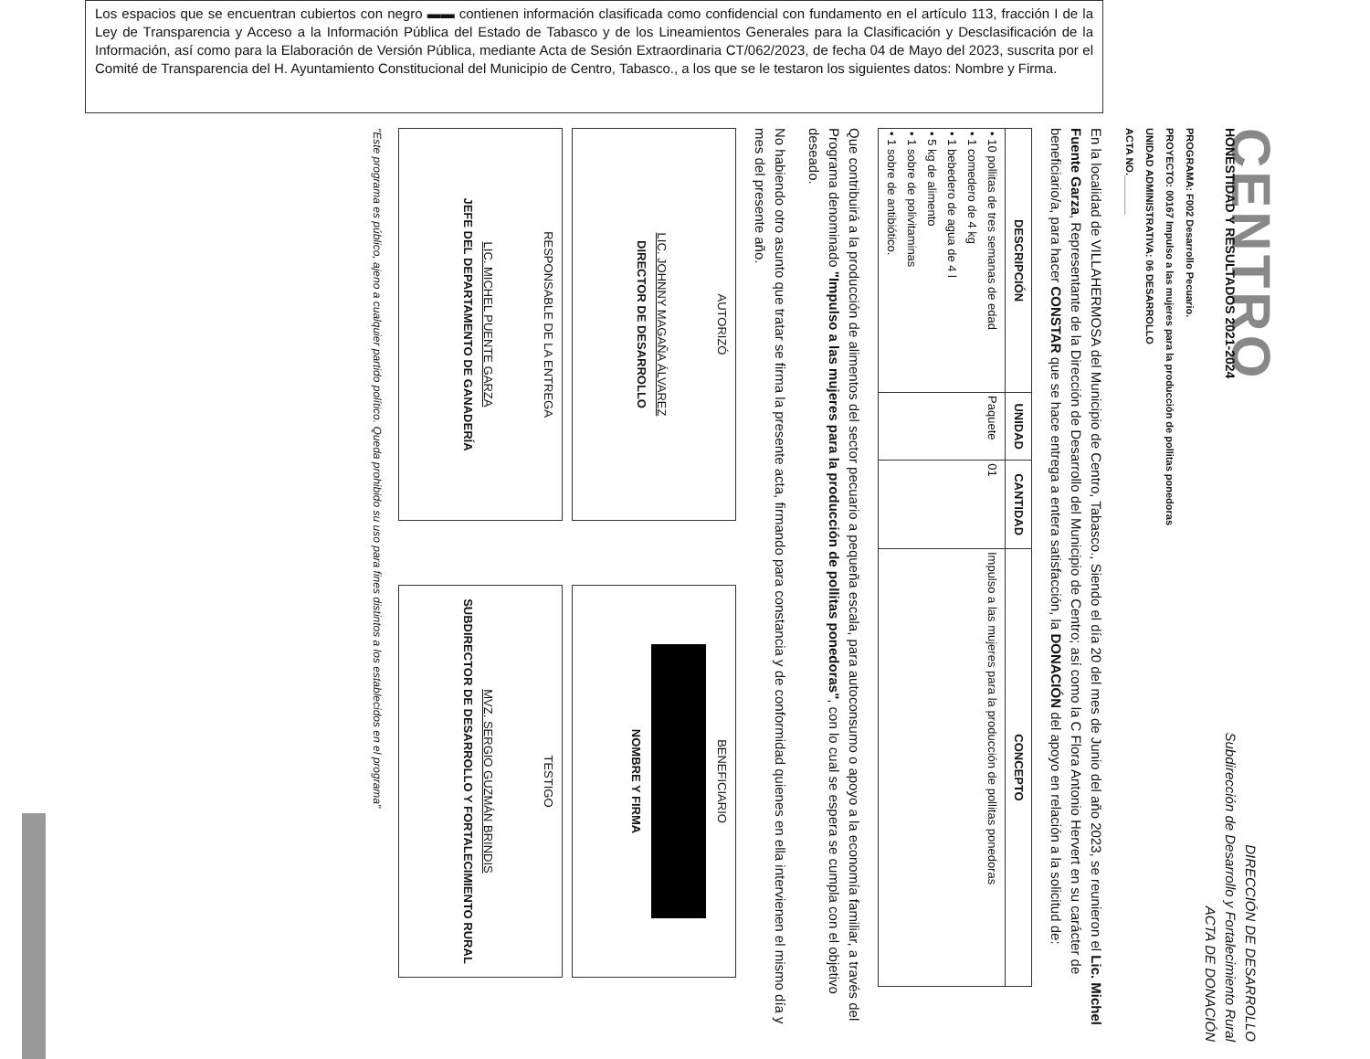Los espacios que se encuentran cubiertos con negro ▬▬ contienen información clasificada como confidencial con fundamento en el artículo 113, fracción I de la Ley de Transparencia y Acceso a la Información Pública del Estado de Tabasco y de los Lineamientos Generales para la Clasificación y Desclasificación de la Información, así como para la Elaboración de Versión Pública, mediante Acta de Sesión Extraordinaria CT/062/2023, de fecha 04 de Mayo del 2023, suscrita por el Comité de Transparencia del H. Ayuntamiento Constitucional del Municipio de Centro, Tabasco., a los que se le testaron los siguientes datos: Nombre y Firma.
CENTRO
HONESTIDAD Y RESULTADOS 2021-2024
DIRECCIÓN DE DESARROLLO
Subdirección de Desarrollo y Fortalecimiento Rural
ACTA DE DONACIÓN
PROGRAMA: F002 Desarrollo Pecuario.
PROYECTO: 00167 Impulso a las mujeres para la producción de pollitas ponedoras
UNIDAD ADMINISTRATIVA: 06 DESARROLLO
ACTA NO._______
En la localidad de VILLAHERMOSA del Municipio de Centro, Tabasco., Siendo el día 20 del mes de Junio del año 2023, se reunieron el Lic. Michel Fuente Garza, Representante de la Dirección de Desarrollo del Municipio de Centro; así como la C Flora Antonio Hervert en su carácter de beneficiario/a, para hacer CONSTAR que se hace entrega a entera satisfacción, la DONACIÓN del apoyo en relación a la solicitud de:
| DESCRIPCIÓN | UNIDAD | CANTIDAD | CONCEPTO |
| --- | --- | --- | --- |
| • 10 pollitas de tres semanas de edad • 1 comedero de 4 kg • 1 bebedero de agua de 4 l • 5 kg de alimento • 1 sobre de polivitaminas • 1 sobre de antibiótico. | Paquete | 01 | Impulso a las mujeres para la producción de pollitas ponedoras |
Que contribuirá a la producción de alimentos del sector pecuario a pequeña escala, para autoconsumo o apoyo a la economía familiar, a través del Programa denominado "Impulso a las mujeres para la producción de pollitas ponedoras", con lo cual se espera se cumpla con el objetivo deseado.
No habiendo otro asunto que tratar se firma la presente acta, firmando para constancia y de conformidad quienes en ella intervienen el mismo día y mes del presente año.
AUTORIZÓ
LIC. JOHNNY MAGAÑA ÁLVAREZ
DIRECTOR DE DESARROLLO
BENEFICIARIO
NOMBRE Y FIRMA
RESPONSABLE DE LA ENTREGA
LIC. MICHEL PUENTE GARZA
JEFE DEL DEPARTAMENTO DE GANADERÍA
TESTIGO
MVZ. SERGIO GUZMÁN BRINDIS
SUBDIRECTOR DE DESARROLLO Y FORTALECIMIENTO RURAL
"Este programa es público, ajeno a cualquier partido político. Queda prohibido su uso para fines distintos a los establecidos en el programa"